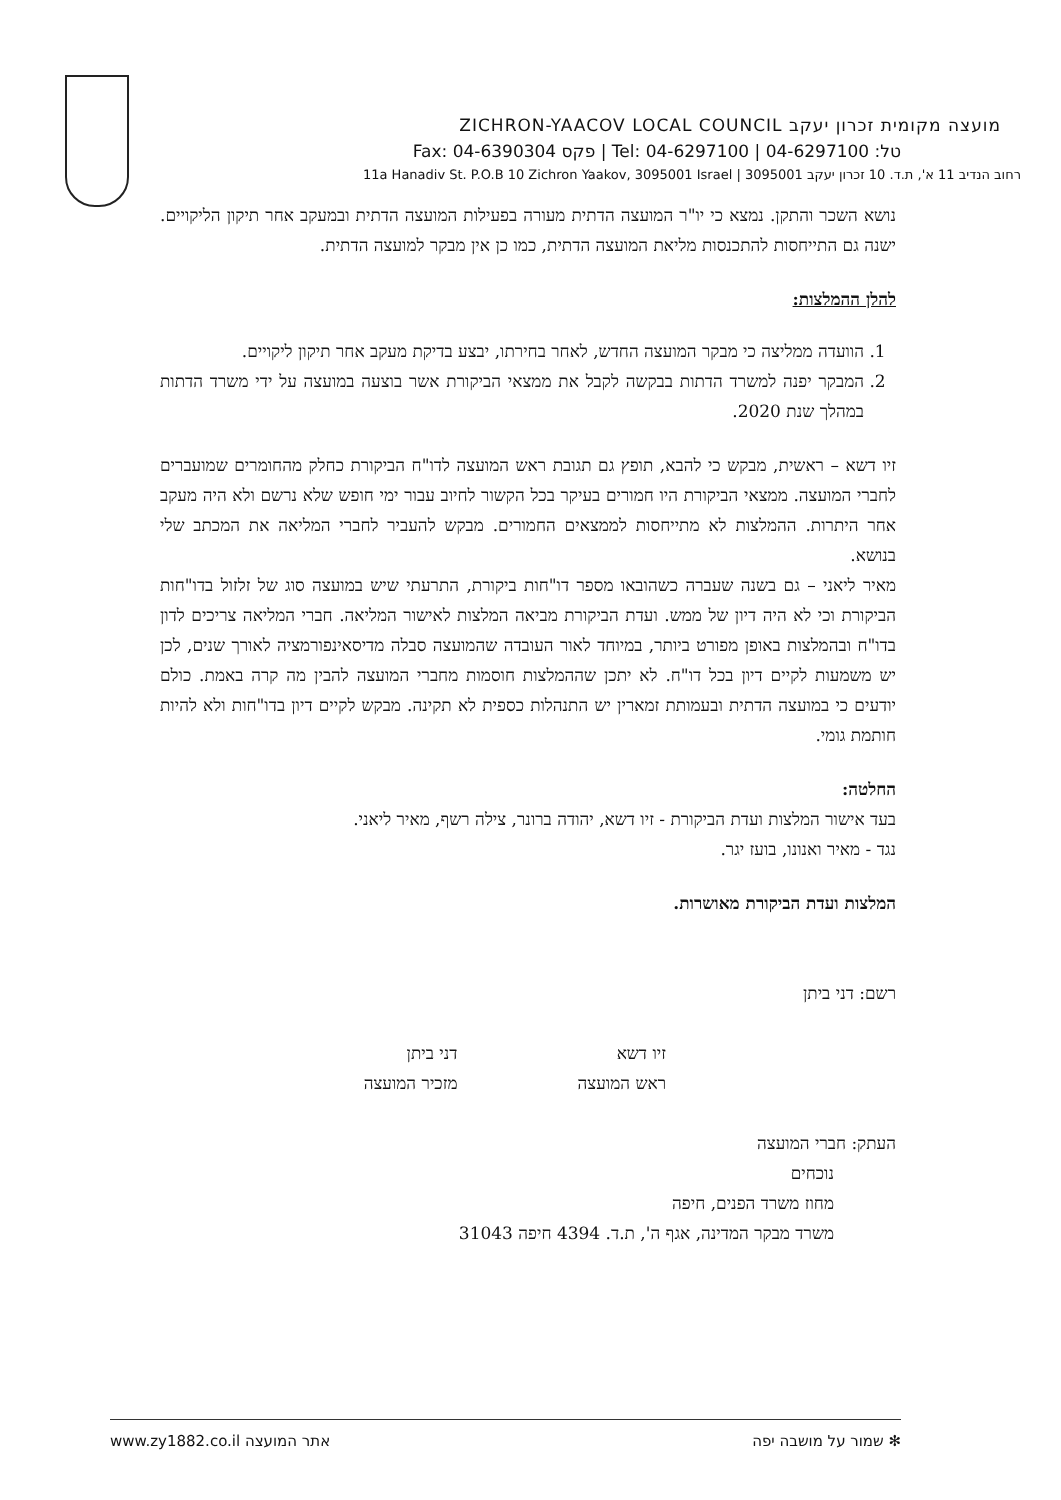מועצה מקומית זכרון יעקב ZICHRON-YAACOV LOCAL COUNCIL
טל: 04-6297100 | Tel: 04-6297100 | פקס 04-6390304 :Fax
רחוב הנדיב 11 א', ת.ד. 10 זכרון יעקב 3095001 | 11a Hanadiv St. P.O.B 10 Zichron Yaakov, 3095001 Israel
נושא השכר והתקן. נמצא כי יו"ר המועצה הדתית מעורה בפעילות המועצה הדתית ובמעקב אחר תיקון הליקויים. ישנה גם התייחסות להתכנסות מליאת המועצה הדתית, כמו כן אין מבקר למועצה הדתית.
להלן ההמלצות:
1. הוועדה ממליצה כי מבקר המועצה החדש, לאחר בחירתו, יבצע בדיקת מעקב אחר תיקון ליקויים.
2. המבקר יפנה למשרד הדתות בבקשה לקבל את ממצאי הביקורת אשר בוצעה במועצה על ידי משרד הדתות במהלך שנת 2020.
זיו דשא – ראשית, מבקש כי להבא, תופץ גם תגובת ראש המועצה לדו"ח הביקורת כחלק מהחומרים שמועברים לחברי המועצה. ממצאי הביקורת היו חמורים בעיקר בכל הקשור לחיוב עבור ימי חופש שלא נרשם ולא היה מעקב אחר היתרות. ההמלצות לא מתייחסות לממצאים החמורים. מבקש להעביר לחברי המליאה את המכתב שלי בנושא.
מאיר ליאני – גם בשנה שעברה כשהובאו מספר דו"חות ביקורת, התרעתי שיש במועצה סוג של זלזול בדו"חות הביקורת וכי לא היה דיון של ממש. ועדת הביקורת מביאה המלצות לאישור המליאה. חברי המליאה צריכים לדון בדו"ח ובהמלצות באופן מפורט ביותר, במיוחד לאור העובדה שהמועצה סבלה מדיסאינפורמציה לאורך שנים, לכן יש משמעות לקיים דיון בכל דו"ח. לא יתכן שההמלצות חוסמות מחברי המועצה להבין מה קרה באמת. כולם יודעים כי במועצה הדתית ובעמותת זמארין יש התנהלות כספית לא תקינה. מבקש לקיים דיון בדו"חות ולא להיות חותמת גומי.
החלטה:
בעד אישור המלצות ועדת הביקורת - זיו דשא, יהודה ברונר, צילה רשף, מאיר ליאני.
נגד - מאיר ואנונו, בועז יגר.
המלצות ועדת הביקורת מאושרות.
רשם: דני ביתן
זיו דשא
ראש המועצה
דני ביתן
מזכיר המועצה
העתק: חברי המועצה
נוכחים
מחוז משרד הפנים, חיפה
משרד מבקר המדינה, אגף ה', ת.ד. 4394 חיפה 31043
www.zy1882.co.il אתר המועצה שמור על מושבה יפה ✻